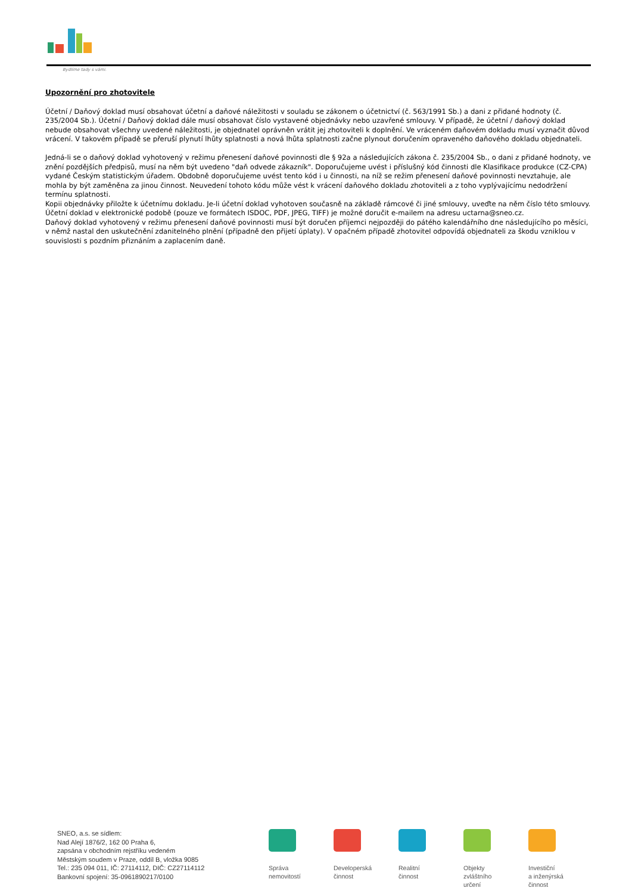Bydlíme tady s vámi.
Upozornění pro zhotovitele
Účetní / Daňový doklad musí obsahovat účetní a daňové náležitosti v souladu se zákonem o účetnictví (č. 563/1991 Sb.) a dani z přidané hodnoty (č. 235/2004 Sb.). Účetní / Daňový doklad dále musí obsahovat číslo vystavené objednávky nebo uzavřené smlouvy. V případě, že účetní / daňový doklad nebude obsahovat všechny uvedené náležitosti, je objednatel oprávněn vrátit jej zhotoviteli k doplnění. Ve vráceném daňovém dokladu musí vyznačit důvod vrácení. V takovém případě se přeruší plynutí lhůty splatnosti a nová lhůta splatnosti začne plynout doručením opraveného daňového dokladu objednateli.
Jedná-li se o daňový doklad vyhotovený v režimu přenesení daňové povinnosti dle § 92a a následujících zákona č. 235/2004 Sb., o dani z přidané hodnoty, ve znění pozdějších předpisů, musí na něm být uvedeno "daň odvede zákazník". Doporučujeme uvést i příslušný kód činnosti dle Klasifikace produkce (CZ-CPA) vydané Českým statistickým úřadem. Obdobně doporučujeme uvést tento kód i u činnosti, na níž se režim přenesení daňové povinnosti nevztahuje, ale mohla by být zaměněna za jinou činnost. Neuvedení tohoto kódu může vést k vrácení daňového dokladu zhotoviteli a z toho vyplývajícímu nedodržení termínu splatnosti.
Kopii objednávky přiložte k účetnímu dokladu. Je-li účetní doklad vyhotoven současně na základě rámcové či jiné smlouvy, uveďte na něm číslo této smlouvy.
Účetní doklad v elektronické podobě (pouze ve formátech ISDOC, PDF, JPEG, TIFF) je možné doručit e-mailem na adresu uctarna@sneo.cz.
Daňový doklad vyhotovený v režimu přenesení daňové povinnosti musí být doručen příjemci nejpozději do pátého kalendářního dne následujícího po měsíci, v němž nastal den uskutečnění zdanitelného plnění (případně den přijetí úplaty). V opačném případě zhotovitel odpovídá objednateli za škodu vzniklou v souvislosti s pozdním přiznáním a zaplacením daně.
SNEO, a.s. se sídlem:
Nad Alejí 1876/2, 162 00 Praha 6,
zapsána v obchodním rejstříku vedeném
Městským soudem v Praze, oddíl B, vložka 9085
Tel.: 235 094 011, IČ: 27114112, DIČ: CZ27114112
Bankovní spojení: 35-0961890217/0100
Správa
nemovitostí
Developerská
činnost
Realitní
činnost
Objekty
zvláštního
určení
Investiční
a inženýrská
činnost